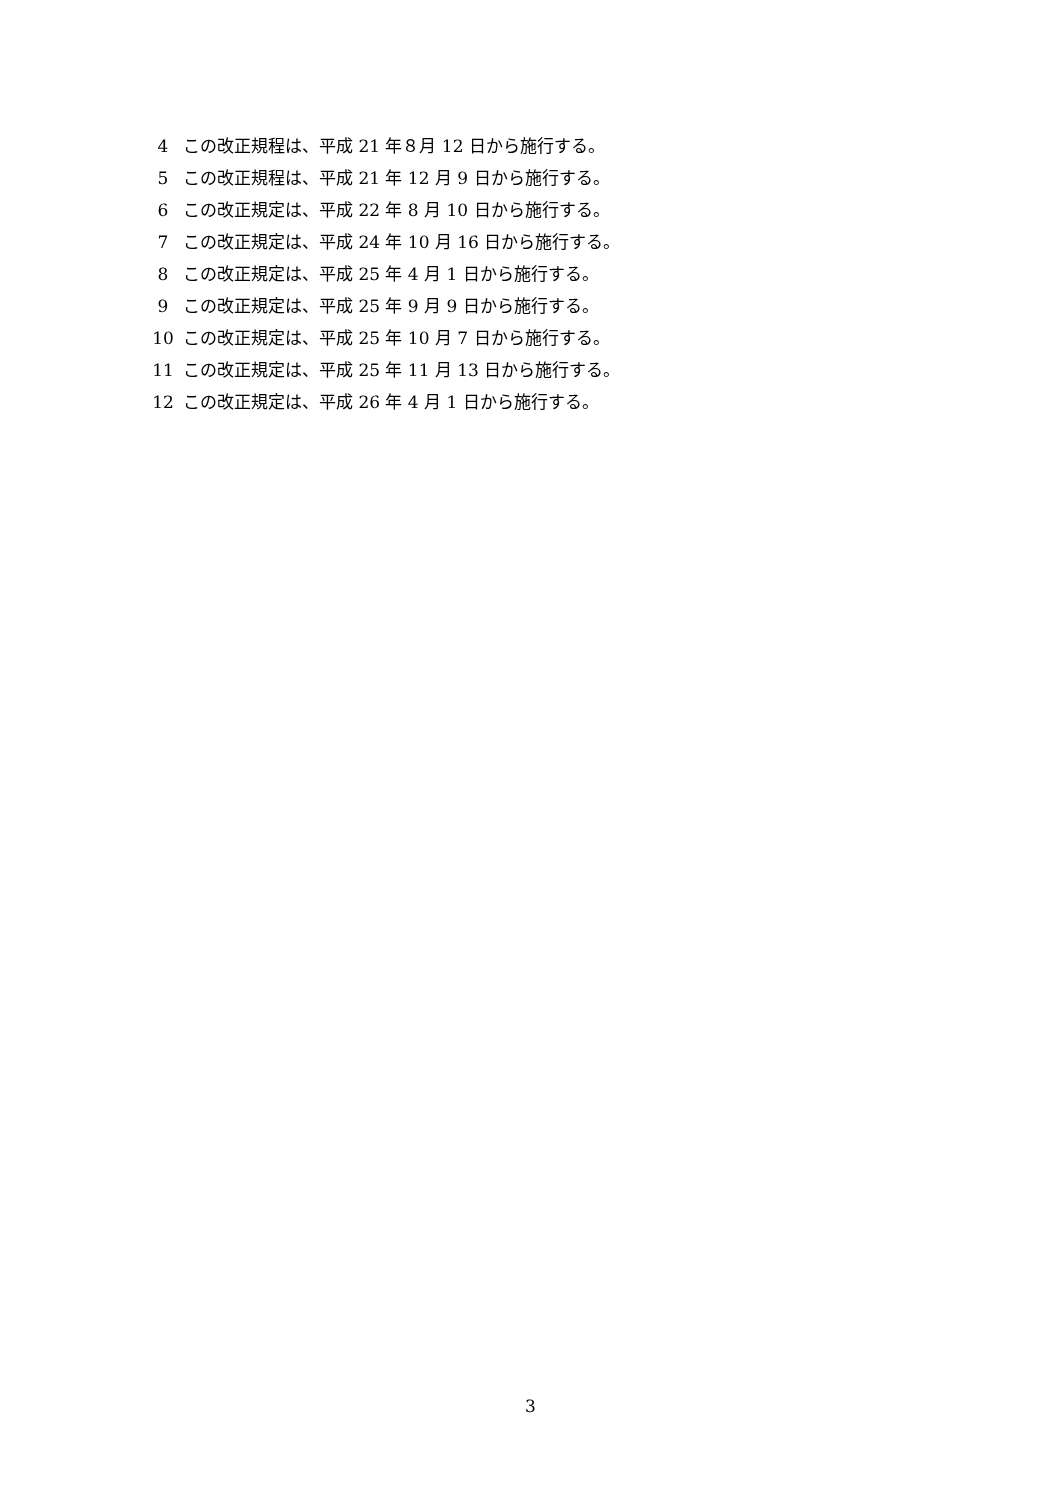4 この改正規程は、平成 21 年８月 12 日から施行する。
5 この改正規程は、平成 21 年 12 月 9 日から施行する。
6 この改正規定は、平成 22 年 8 月 10 日から施行する。
7 この改正規定は、平成 24 年 10 月 16 日から施行する。
8 この改正規定は、平成 25 年 4 月 1 日から施行する。
9 この改正規定は、平成 25 年 9 月 9 日から施行する。
10 この改正規定は、平成 25 年 10 月 7 日から施行する。
11 この改正規定は、平成 25 年 11 月 13 日から施行する。
12 この改正規定は、平成 26 年 4 月 1 日から施行する。
3